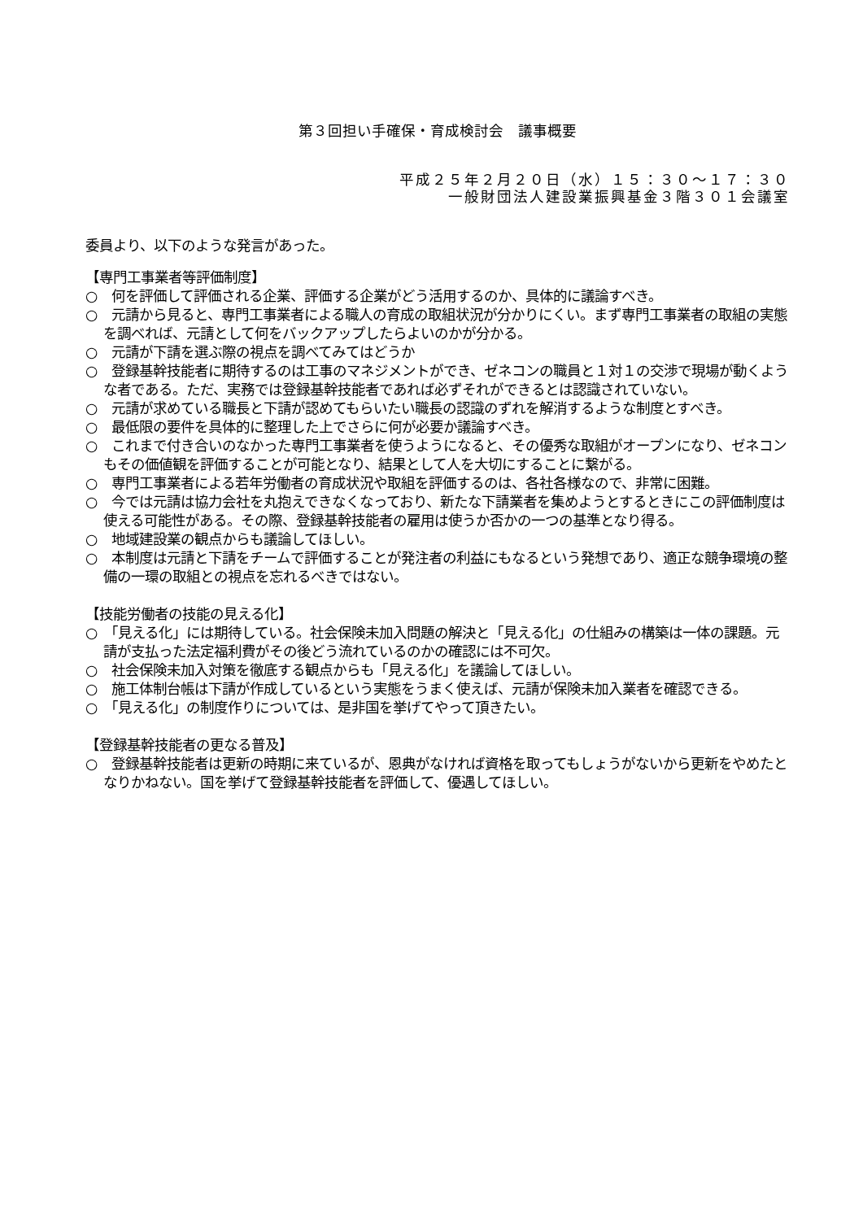第３回担い手確保・育成検討会　議事概要
平成２５年２月２０日（水）１５：３０～１７：３０
一般財団法人建設業振興基金３階３０１会議室
委員より、以下のような発言があった。
【専門工事業者等評価制度】
○　何を評価して評価される企業、評価する企業がどう活用するのか、具体的に議論すべき。
○　元請から見ると、専門工事業者による職人の育成の取組状況が分かりにくい。まず専門工事業者の取組の実態を調べれば、元請として何をバックアップしたらよいのかが分かる。
○　元請が下請を選ぶ際の視点を調べてみてはどうか
○　登録基幹技能者に期待するのは工事のマネジメントができ、ゼネコンの職員と１対１の交渉で現場が動くような者である。ただ、実務では登録基幹技能者であれば必ずそれができるとは認識されていない。
○　元請が求めている職長と下請が認めてもらいたい職長の認識のずれを解消するような制度とすべき。
○　最低限の要件を具体的に整理した上でさらに何が必要か議論すべき。
○　これまで付き合いのなかった専門工事業者を使うようになると、その優秀な取組がオープンになり、ゼネコンもその価値観を評価することが可能となり、結果として人を大切にすることに繋がる。
○　専門工事業者による若年労働者の育成状況や取組を評価するのは、各社各様なので、非常に困難。
○　今では元請は協力会社を丸抱えできなくなっており、新たな下請業者を集めようとするときにこの評価制度は使える可能性がある。その際、登録基幹技能者の雇用は使うか否かの一つの基準となり得る。
○　地域建設業の観点からも議論してほしい。
○　本制度は元請と下請をチームで評価することが発注者の利益にもなるという発想であり、適正な競争環境の整備の一環の取組との視点を忘れるべきではない。
【技能労働者の技能の見える化】
○　「見える化」には期待している。社会保険未加入問題の解決と「見える化」の仕組みの構築は一体の課題。元請が支払った法定福利費がその後どう流れているのかの確認には不可欠。
○　社会保険未加入対策を徹底する観点からも「見える化」を議論してほしい。
○　施工体制台帳は下請が作成しているという実態をうまく使えば、元請が保険未加入業者を確認できる。
○　「見える化」の制度作りについては、是非国を挙げてやって頂きたい。
【登録基幹技能者の更なる普及】
○　登録基幹技能者は更新の時期に来ているが、恩典がなければ資格を取ってもしょうがないから更新をやめたとなりかねない。国を挙げて登録基幹技能者を評価して、優遇してほしい。